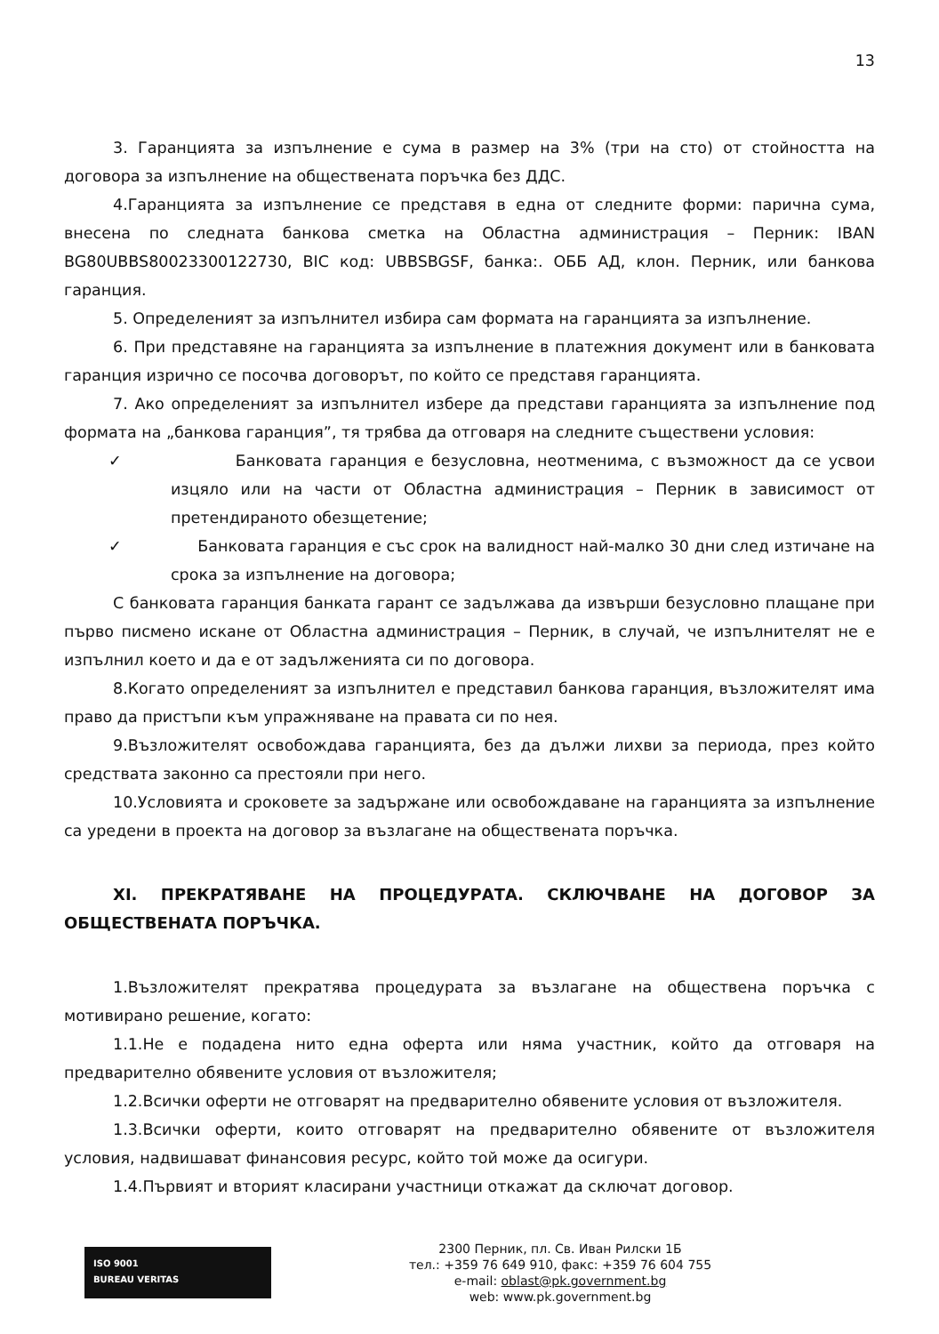13
3. Гаранцията за изпълнение е сума в размер на 3% (три на сто) от стойността на договора за изпълнение на обществената поръчка без ДДС.
4.Гаранцията за изпълнение се представя в една от следните форми: парична сума, внесена по следната банкова сметка на Областна администрация – Перник: IBAN BG80UBBS80023300122730, BIC код: UBBSBGSF, банка:. ОББ АД, клон. Перник, или банкова гаранция.
5. Определеният за изпълнител избира сам формата на гаранцията за изпълнение.
6. При представяне на гаранцията за изпълнение в платежния документ или в банковата гаранция изрично се посочва договорът, по който се представя гаранцията.
7. Ако определеният за изпълнител избере да представи гаранцията за изпълнение под формата на „банкова гаранция”, тя трябва да отговаря на следните съществени условия:
✓ Банковата гаранция е безусловна, неотменима, с възможност да се усвои изцяло или на части от Областна администрация – Перник в зависимост от претендираното обезщетение;
✓ Банковата гаранция е със срок на валидност най-малко 30 дни след изтичане на срока за изпълнение на договора;
С банковата гаранция банката гарант се задължава да извърши безусловно плащане при първо писмено искане от Областна администрация – Перник, в случай, че изпълнителят не е изпълнил което и да е от задълженията си по договора.
8.Когато определеният за изпълнител е представил банкова гаранция, възложителят има право да пристъпи към упражняване на правата си по нея.
9.Възложителят освобождава гаранцията, без да дължи лихви за периода, през който средствата законно са престояли при него.
10.Условията и сроковете за задържане или освобождаване на гаранцията за изпълнение са уредени в проекта на договор за възлагане на обществената поръчка.
XI. ПРЕКРАТЯВАНЕ НА ПРОЦЕДУРАТА. СКЛЮЧВАНЕ НА ДОГОВОР ЗА ОБЩЕСТВЕНАТА ПОРЪЧКА.
1.Възложителят прекратява процедурата за възлагане на обществена поръчка с мотивирано решение, когато:
1.1.Не е подадена нито една оферта или няма участник, който да отговаря на предварително обявените условия от възложителя;
1.2.Всички оферти не отговарят на предварително обявените условия от възложителя.
1.3.Всички оферти, които отговарят на предварително обявените от възложителя условия, надвишават финансовия ресурс, който той може да осигури.
1.4.Първият и вторият класирани участници откажат да сключат договор.
ISO 9001
BUREAU VERITAS
2300 Перник, пл. Св. Иван Рилски 1Б
тел.: +359 76 649 910, факс: +359 76 604 755
e-mail: oblast@pk.government.bg
web: www.pk.government.bg